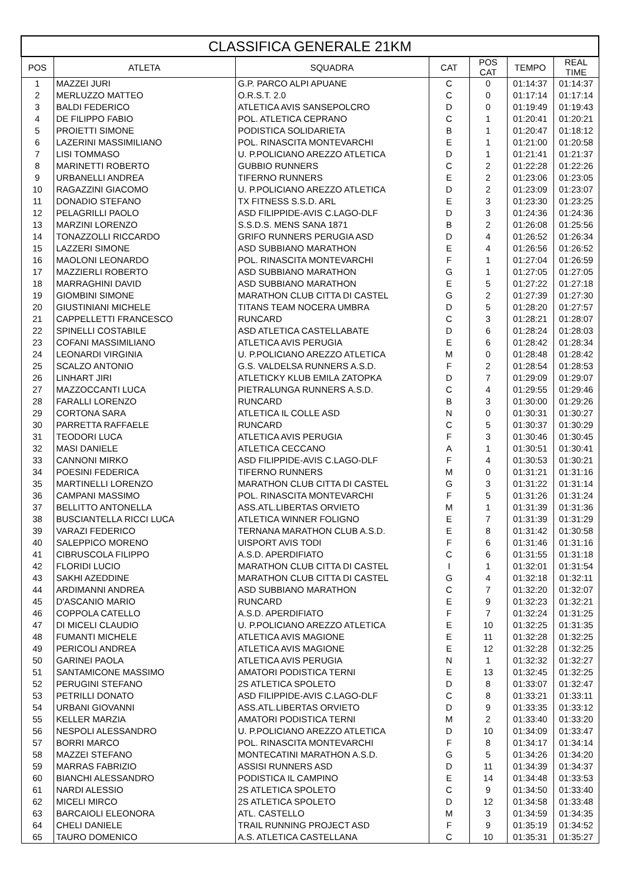| CLASSIFICA GENERALE 21KM | | | | | | |
| --- | --- | --- | --- | --- | --- | --- |
| POS | ATLETA | SQUADRA | CAT | POS CAT | TEMPO | REAL TIME |
| 1 | MAZZEI JURI | G.P. PARCO ALPI APUANE | C | 0 | 01:14:37 | 01:14:37 |
| 2 | MERLUZZO MATTEO | O.R.S.T. 2.0 | C | 0 | 01:17:14 | 01:17:14 |
| 3 | BALDI FEDERICO | ATLETICA AVIS SANSEPOLCRO | D | 0 | 01:19:49 | 01:19:43 |
| 4 | DE FILIPPO FABIO | POL. ATLETICA CEPRANO | C | 1 | 01:20:41 | 01:20:21 |
| 5 | PROIETTI SIMONE | PODISTICA SOLIDARIETA | B | 1 | 01:20:47 | 01:18:12 |
| 6 | LAZERINI MASSIMILIANO | POL. RINASCITA MONTEVARCHI | E | 1 | 01:21:00 | 01:20:58 |
| 7 | LISI TOMMASO | U. P.POLICIANO AREZZO ATLETICA | D | 1 | 01:21:41 | 01:21:37 |
| 8 | MARINETTI ROBERTO | GUBBIO RUNNERS | C | 2 | 01:22:28 | 01:22:26 |
| 9 | URBANELLI ANDREA | TIFERNO RUNNERS | E | 2 | 01:23:06 | 01:23:05 |
| 10 | RAGAZZINI GIACOMO | U. P.POLICIANO AREZZO ATLETICA | D | 2 | 01:23:09 | 01:23:07 |
| 11 | DONADIO STEFANO | TX FITNESS S.S.D. ARL | E | 3 | 01:23:30 | 01:23:25 |
| 12 | PELAGRILLI PAOLO | ASD FILIPPIDE-AVIS C.LAGO-DLF | D | 3 | 01:24:36 | 01:24:36 |
| 13 | MARZINI LORENZO | S.S.D.S. MENS SANA 1871 | B | 2 | 01:26:08 | 01:25:56 |
| 14 | TONAZZOLLI RICCARDO | GRIFO RUNNERS PERUGIA ASD | D | 4 | 01:26:52 | 01:26:34 |
| 15 | LAZZERI SIMONE | ASD SUBBIANO MARATHON | E | 4 | 01:26:56 | 01:26:52 |
| 16 | MAOLONI LEONARDO | POL. RINASCITA MONTEVARCHI | F | 1 | 01:27:04 | 01:26:59 |
| 17 | MAZZIERLI ROBERTO | ASD SUBBIANO MARATHON | G | 1 | 01:27:05 | 01:27:05 |
| 18 | MARRAGHINI DAVID | ASD SUBBIANO MARATHON | E | 5 | 01:27:22 | 01:27:18 |
| 19 | GIOMBINI SIMONE | MARATHON CLUB CITTA DI CASTEL | G | 2 | 01:27:39 | 01:27:30 |
| 20 | GIUSTINIANI MICHELE | TITANS TEAM NOCERA UMBRA | D | 5 | 01:28:20 | 01:27:57 |
| 21 | CAPPELLETTI FRANCESCO | RUNCARD | C | 3 | 01:28:21 | 01:28:07 |
| 22 | SPINELLI COSTABILE | ASD ATLETICA CASTELLABATE | D | 6 | 01:28:24 | 01:28:03 |
| 23 | COFANI MASSIMILIANO | ATLETICA AVIS PERUGIA | E | 6 | 01:28:42 | 01:28:34 |
| 24 | LEONARDI VIRGINIA | U. P.POLICIANO AREZZO ATLETICA | M | 0 | 01:28:48 | 01:28:42 |
| 25 | SCALZO ANTONIO | G.S. VALDELSA RUNNERS A.S.D. | F | 2 | 01:28:54 | 01:28:53 |
| 26 | LINHART JIRI | ATLETICKY KLUB EMILA ZATOPKA | D | 7 | 01:29:09 | 01:29:07 |
| 27 | MAZZOCCANTI LUCA | PIETRALUNGA RUNNERS A.S.D. | C | 4 | 01:29:55 | 01:29:46 |
| 28 | FARALLI LORENZO | RUNCARD | B | 3 | 01:30:00 | 01:29:26 |
| 29 | CORTONA SARA | ATLETICA IL COLLE ASD | N | 0 | 01:30:31 | 01:30:27 |
| 30 | PARRETTA RAFFAELE | RUNCARD | C | 5 | 01:30:37 | 01:30:29 |
| 31 | TEODORI LUCA | ATLETICA AVIS PERUGIA | F | 3 | 01:30:46 | 01:30:45 |
| 32 | MASI DANIELE | ATLETICA CECCANO | A | 1 | 01:30:51 | 01:30:41 |
| 33 | CANNONI MIRKO | ASD FILIPPIDE-AVIS C.LAGO-DLF | F | 4 | 01:30:53 | 01:30:21 |
| 34 | POESINI FEDERICA | TIFERNO RUNNERS | M | 0 | 01:31:21 | 01:31:16 |
| 35 | MARTINELLI LORENZO | MARATHON CLUB CITTA DI CASTEL | G | 3 | 01:31:22 | 01:31:14 |
| 36 | CAMPANI MASSIMO | POL. RINASCITA MONTEVARCHI | F | 5 | 01:31:26 | 01:31:24 |
| 37 | BELLITTO ANTONELLA | ASS.ATL.LIBERTAS ORVIETO | M | 1 | 01:31:39 | 01:31:36 |
| 38 | BUSCIANTELLA RICCI LUCA | ATLETICA WINNER FOLIGNO | E | 7 | 01:31:39 | 01:31:29 |
| 39 | VARAZI FEDERICO | TERNANA MARATHON CLUB A.S.D. | E | 8 | 01:31:42 | 01:30:58 |
| 40 | SALEPPICO MORENO | UISPORT AVIS TODI | F | 6 | 01:31:46 | 01:31:16 |
| 41 | CIBRUSCOLA FILIPPO | A.S.D. APERDIFIATO | C | 6 | 01:31:55 | 01:31:18 |
| 42 | FLORIDI LUCIO | MARATHON CLUB CITTA DI CASTEL | I | 1 | 01:32:01 | 01:31:54 |
| 43 | SAKHI AZEDDINE | MARATHON CLUB CITTA DI CASTEL | G | 4 | 01:32:18 | 01:32:11 |
| 44 | ARDIMANNI ANDREA | ASD SUBBIANO MARATHON | C | 7 | 01:32:20 | 01:32:07 |
| 45 | D'ASCANIO MARIO | RUNCARD | E | 9 | 01:32:23 | 01:32:21 |
| 46 | COPPOLA CATELLO | A.S.D. APERDIFIATO | F | 7 | 01:32:24 | 01:31:25 |
| 47 | DI MICELI CLAUDIO | U. P.POLICIANO AREZZO ATLETICA | E | 10 | 01:32:25 | 01:31:35 |
| 48 | FUMANTI MICHELE | ATLETICA AVIS MAGIONE | E | 11 | 01:32:28 | 01:32:25 |
| 49 | PERICOLI ANDREA | ATLETICA AVIS MAGIONE | E | 12 | 01:32:28 | 01:32:25 |
| 50 | GARINEI PAOLA | ATLETICA AVIS PERUGIA | N | 1 | 01:32:32 | 01:32:27 |
| 51 | SANTAMICONE MASSIMO | AMATORI PODISTICA TERNI | E | 13 | 01:32:45 | 01:32:25 |
| 52 | PERUGINI STEFANO | 2S ATLETICA SPOLETO | D | 8 | 01:33:07 | 01:32:47 |
| 53 | PETRILLI DONATO | ASD FILIPPIDE-AVIS C.LAGO-DLF | C | 8 | 01:33:21 | 01:33:11 |
| 54 | URBANI GIOVANNI | ASS.ATL.LIBERTAS ORVIETO | D | 9 | 01:33:35 | 01:33:12 |
| 55 | KELLER MARZIA | AMATORI PODISTICA TERNI | M | 2 | 01:33:40 | 01:33:20 |
| 56 | NESPOLI ALESSANDRO | U. P.POLICIANO AREZZO ATLETICA | D | 10 | 01:34:09 | 01:33:47 |
| 57 | BORRI MARCO | POL. RINASCITA MONTEVARCHI | F | 8 | 01:34:17 | 01:34:14 |
| 58 | MAZZEI STEFANO | MONTECATINI MARATHON A.S.D. | G | 5 | 01:34:26 | 01:34:20 |
| 59 | MARRAS FABRIZIO | ASSISI RUNNERS ASD | D | 11 | 01:34:39 | 01:34:37 |
| 60 | BIANCHI ALESSANDRO | PODISTICA IL CAMPINO | E | 14 | 01:34:48 | 01:33:53 |
| 61 | NARDI ALESSIO | 2S ATLETICA SPOLETO | C | 9 | 01:34:50 | 01:33:40 |
| 62 | MICELI MIRCO | 2S ATLETICA SPOLETO | D | 12 | 01:34:58 | 01:33:48 |
| 63 | BARCAIOLI ELEONORA | ATL. CASTELLO | M | 3 | 01:34:59 | 01:34:35 |
| 64 | CHELI DANIELE | TRAIL RUNNING PROJECT ASD | F | 9 | 01:35:19 | 01:34:52 |
| 65 | TAURO DOMENICO | A.S. ATLETICA CASTELLANA | C | 10 | 01:35:31 | 01:35:27 |